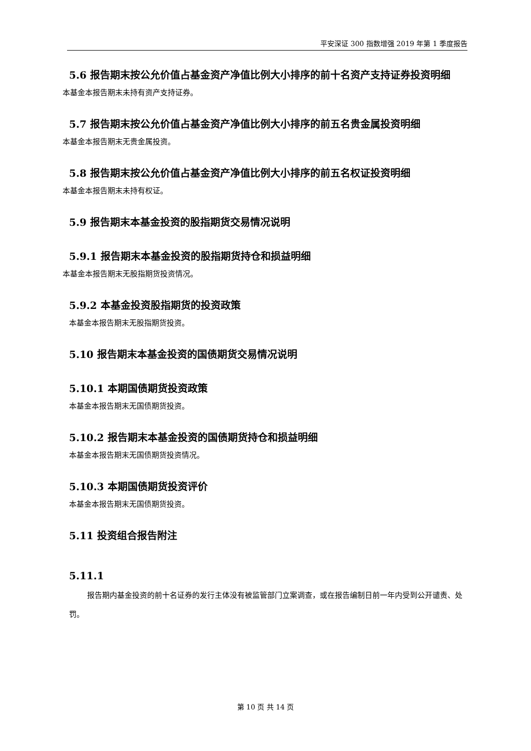平安深证 300 指数增强 2019 年第 1 季度报告
5.6 报告期末按公允价值占基金资产净值比例大小排序的前十名资产支持证券投资明细
本基金本报告期末未持有资产支持证券。
5.7 报告期末按公允价值占基金资产净值比例大小排序的前五名贵金属投资明细
本基金本报告期末无贵金属投资。
5.8 报告期末按公允价值占基金资产净值比例大小排序的前五名权证投资明细
本基金本报告期末未持有权证。
5.9 报告期末本基金投资的股指期货交易情况说明
5.9.1 报告期末本基金投资的股指期货持仓和损益明细
本基金本报告期末无股指期货投资情况。
5.9.2 本基金投资股指期货的投资政策
本基金本报告期末无股指期货投资。
5.10 报告期末本基金投资的国债期货交易情况说明
5.10.1 本期国债期货投资政策
本基金本报告期末无国债期货投资。
5.10.2 报告期末本基金投资的国债期货持仓和损益明细
本基金本报告期末无国债期货投资情况。
5.10.3 本期国债期货投资评价
本基金本报告期末无国债期货投资。
5.11 投资组合报告附注
5.11.1
报告期内基金投资的前十名证券的发行主体没有被监管部门立案调查，或在报告编制日前一年内受到公开谴责、处罚。
第 10 页 共 14 页